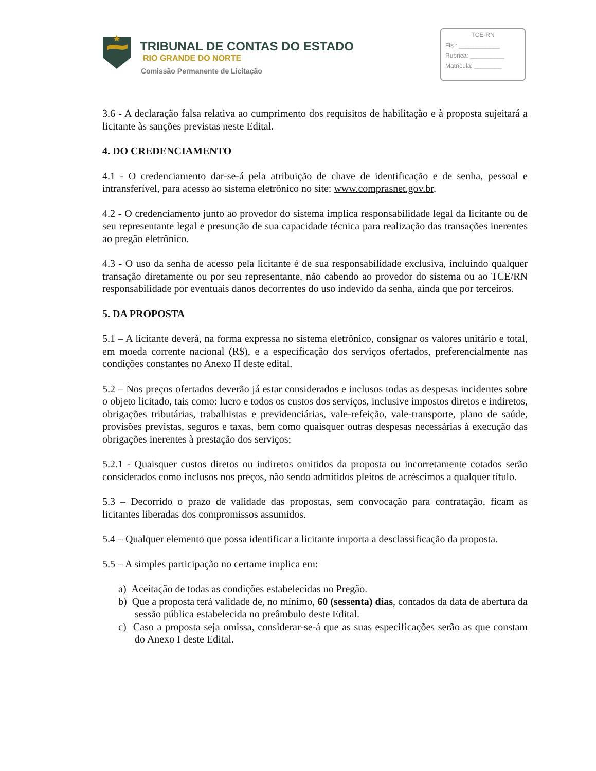TRIBUNAL DE CONTAS DO ESTADO
RIO GRANDE DO NORTE
Comissão Permanente de Licitação
TCE-RN
Fls.: ____________
Rubrica: __________
Matrícula: ________
3.6 - A declaração falsa relativa ao cumprimento dos requisitos de habilitação e à proposta sujeitará a licitante às sanções previstas neste Edital.
4. DO CREDENCIAMENTO
4.1 - O credenciamento dar-se-á pela atribuição de chave de identificação e de senha, pessoal e intransferível, para acesso ao sistema eletrônico no site: www.comprasnet.gov.br.
4.2 - O credenciamento junto ao provedor do sistema implica responsabilidade legal da licitante ou de seu representante legal e presunção de sua capacidade técnica para realização das transações inerentes ao pregão eletrônico.
4.3 - O uso da senha de acesso pela licitante é de sua responsabilidade exclusiva, incluindo qualquer transação diretamente ou por seu representante, não cabendo ao provedor do sistema ou ao TCE/RN responsabilidade por eventuais danos decorrentes do uso indevido da senha, ainda que por terceiros.
5. DA PROPOSTA
5.1 – A licitante deverá, na forma expressa no sistema eletrônico, consignar os valores unitário e total, em moeda corrente nacional (R$), e a especificação dos serviços ofertados, preferencialmente nas condições constantes no Anexo II deste edital.
5.2 – Nos preços ofertados deverão já estar considerados e inclusos todas as despesas incidentes sobre o objeto licitado, tais como: lucro e todos os custos dos serviços, inclusive impostos diretos e indiretos, obrigações tributárias, trabalhistas e previdenciárias, vale-refeição, vale-transporte, plano de saúde, provisões previstas, seguros e taxas, bem como quaisquer outras despesas necessárias à execução das obrigações inerentes à prestação dos serviços;
5.2.1 - Quaisquer custos diretos ou indiretos omitidos da proposta ou incorretamente cotados serão considerados como inclusos nos preços, não sendo admitidos pleitos de acréscimos a qualquer título.
5.3 – Decorrido o prazo de validade das propostas, sem convocação para contratação, ficam as licitantes liberadas dos compromissos assumidos.
5.4 – Qualquer elemento que possa identificar a licitante importa a desclassificação da proposta.
5.5 – A simples participação no certame implica em:
a) Aceitação de todas as condições estabelecidas no Pregão.
b) Que a proposta terá validade de, no mínimo, 60 (sessenta) dias, contados da data de abertura da sessão pública estabelecida no preâmbulo deste Edital.
c) Caso a proposta seja omissa, considerar-se-á que as suas especificações serão as que constam do Anexo I deste Edital.